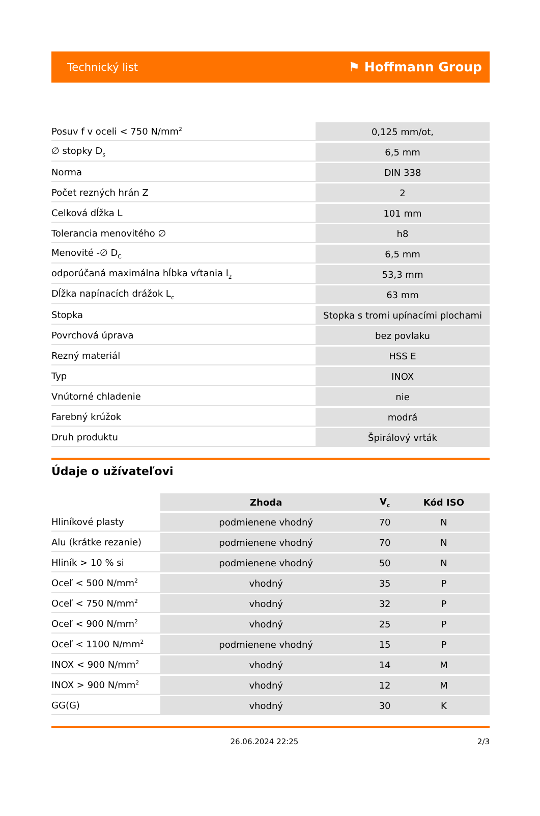Technický list ⚑ Hoffmann Group
| Posuv f v oceli < 750 N/mm<sup>2</sup> | 0,125 mm/ot, |
| ∅ stopky D<sub>s</sub> | 6,5 mm |
| Norma | DIN 338 |
| Počet rezných hrán Z | 2 |
| Celková dĺžka L | 101 mm |
| Tolerancia menovitého ∅ | h8 |
| Menovité -∅ D<sub>C</sub> | 6,5 mm |
| odporúčaná maximálna hĺbka vŕtania l<sub>2</sub> | 53,3 mm |
| Dĺžka napínacích drážok L<sub>c</sub> | 63 mm |
| Stopka | Stopka s tromi upínacími plochami |
| Povrchová úprava | bez povlaku |
| Rezný materiál | HSS E |
| Typ | INOX |
| Vnútorné chladenie | nie |
| Farebný krúžok | modrá |
| Druh produktu | Špirálový vrták |
Údaje o užívateľovi
| | Zhoda | V<sub>c</sub> | Kód ISO |
| --- | --- | --- | --- |
| Hliníkové plasty | podmienene vhodný | 70 | N |
| Alu (krátke rezanie) | podmienene vhodný | 70 | N |
| Hliník > 10 % si | podmienene vhodný | 50 | N |
| Oceľ < 500 N/mm<sup>2</sup> | vhodný | 35 | P |
| Oceľ < 750 N/mm<sup>2</sup> | vhodný | 32 | P |
| Oceľ < 900 N/mm<sup>2</sup> | vhodný | 25 | P |
| Oceľ < 1100 N/mm<sup>2</sup> | podmienene vhodný | 15 | P |
| INOX < 900 N/mm<sup>2</sup> | vhodný | 14 | M |
| INOX > 900 N/mm<sup>2</sup> | vhodný | 12 | M |
| GG(G) | vhodný | 30 | K |
26.06.2024 22:25 2/3